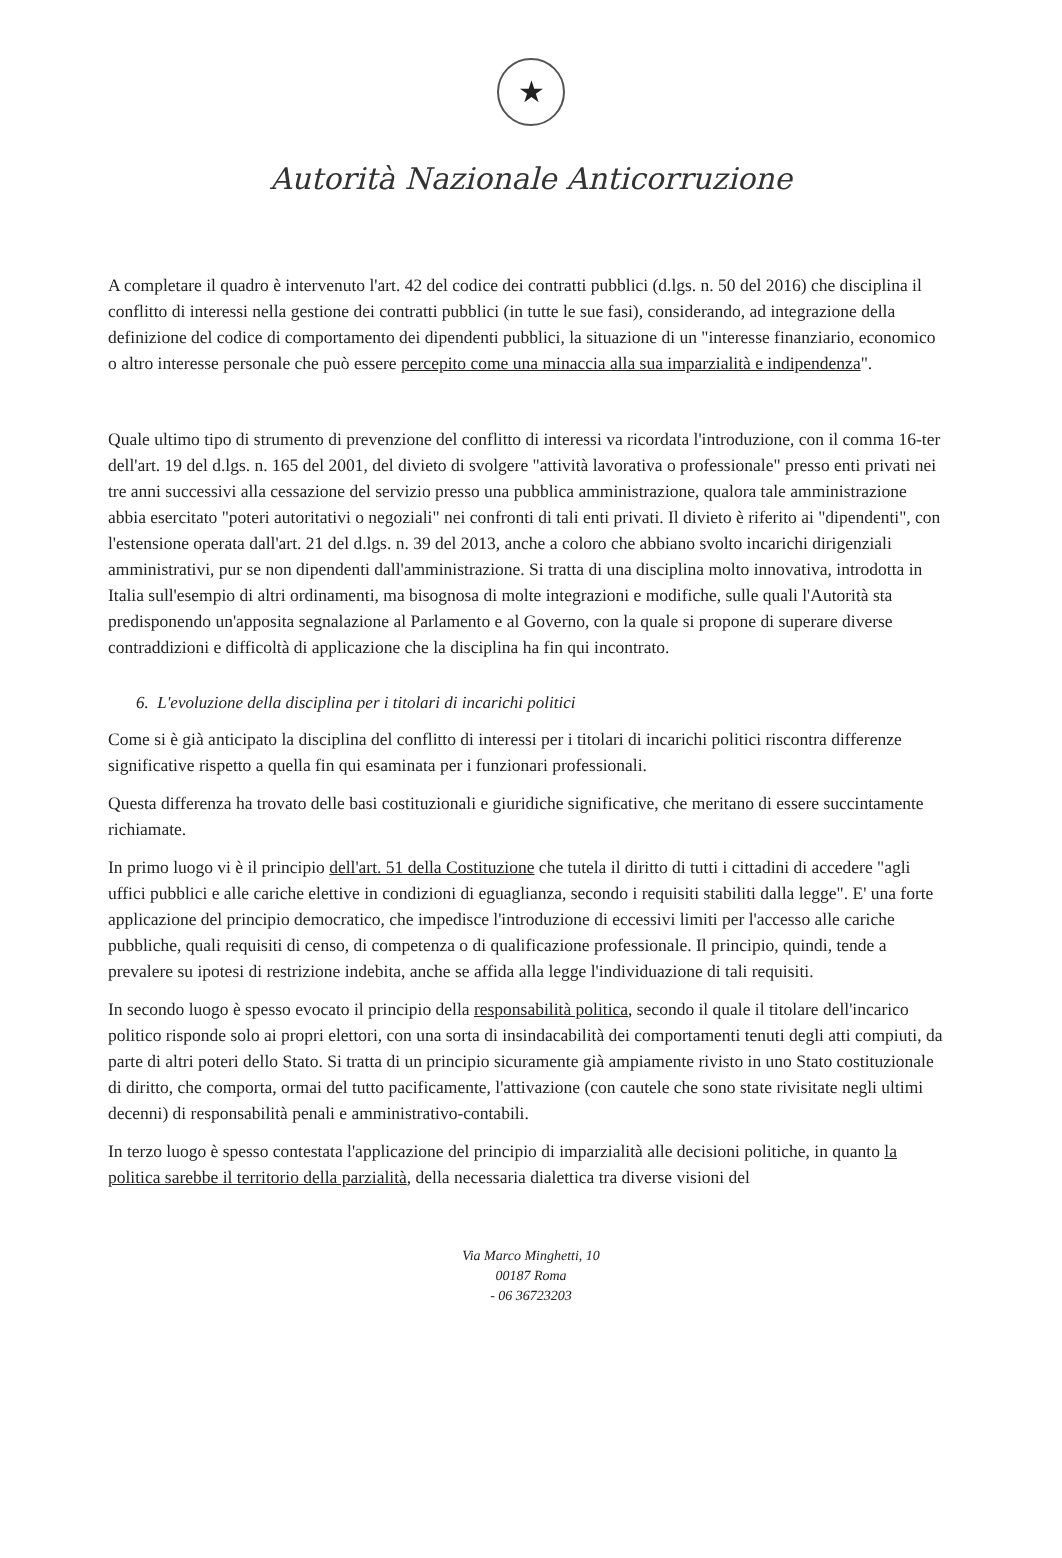★
Autorità Nazionale Anticorruzione
A completare il quadro è intervenuto l'art. 42 del codice dei contratti pubblici (d.lgs. n. 50 del 2016) che disciplina il conflitto di interessi nella gestione dei contratti pubblici (in tutte le sue fasi), considerando, ad integrazione della definizione del codice di comportamento dei dipendenti pubblici, la situazione di un "interesse finanziario, economico o altro interesse personale che può essere percepito come una minaccia alla sua imparzialità e indipendenza".
Quale ultimo tipo di strumento di prevenzione del conflitto di interessi va ricordata l'introduzione, con il comma 16-ter dell'art. 19 del d.lgs. n. 165 del 2001, del divieto di svolgere "attività lavorativa o professionale" presso enti privati nei tre anni successivi alla cessazione del servizio presso una pubblica amministrazione, qualora tale amministrazione abbia esercitato "poteri autoritativi o negoziali" nei confronti di tali enti privati. Il divieto è riferito ai "dipendenti", con l'estensione operata dall'art. 21 del d.lgs. n. 39 del 2013, anche a coloro che abbiano svolto incarichi dirigenziali amministrativi, pur se non dipendenti dall'amministrazione. Si tratta di una disciplina molto innovativa, introdotta in Italia sull'esempio di altri ordinamenti, ma bisognosa di molte integrazioni e modifiche, sulle quali l'Autorità sta predisponendo un'apposita segnalazione al Parlamento e al Governo, con la quale si propone di superare diverse contraddizioni e difficoltà di applicazione che la disciplina ha fin qui incontrato.
6. L'evoluzione della disciplina per i titolari di incarichi politici
Come si è già anticipato la disciplina del conflitto di interessi per i titolari di incarichi politici riscontra differenze significative rispetto a quella fin qui esaminata per i funzionari professionali.
Questa differenza ha trovato delle basi costituzionali e giuridiche significative, che meritano di essere succintamente richiamate.
In primo luogo vi è il principio dell'art. 51 della Costituzione che tutela il diritto di tutti i cittadini di accedere "agli uffici pubblici e alle cariche elettive in condizioni di eguaglianza, secondo i requisiti stabiliti dalla legge". E' una forte applicazione del principio democratico, che impedisce l'introduzione di eccessivi limiti per l'accesso alle cariche pubbliche, quali requisiti di censo, di competenza o di qualificazione professionale. Il principio, quindi, tende a prevalere su ipotesi di restrizione indebita, anche se affida alla legge l'individuazione di tali requisiti.
In secondo luogo è spesso evocato il principio della responsabilità politica, secondo il quale il titolare dell'incarico politico risponde solo ai propri elettori, con una sorta di insindacabilità dei comportamenti tenuti degli atti compiuti, da parte di altri poteri dello Stato. Si tratta di un principio sicuramente già ampiamente rivisto in uno Stato costituzionale di diritto, che comporta, ormai del tutto pacificamente, l'attivazione (con cautele che sono state rivisitate negli ultimi decenni) di responsabilità penali e amministrativo-contabili.
In terzo luogo è spesso contestata l'applicazione del principio di imparzialità alle decisioni politiche, in quanto la politica sarebbe il territorio della parzialità, della necessaria dialettica tra diverse visioni del
Via Marco Minghetti, 10
00187 Roma
- 06 36723203